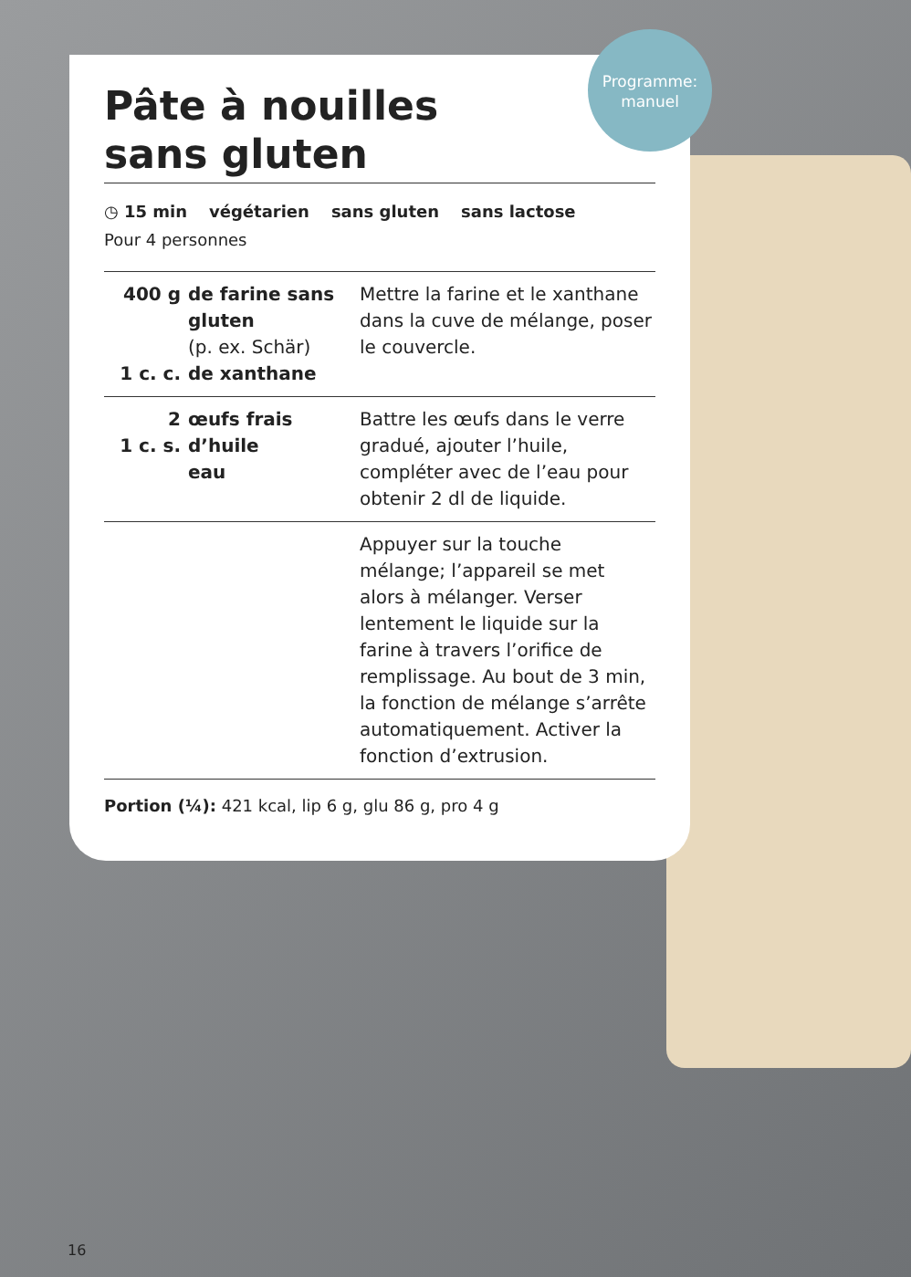Pâte à nouilles
sans gluten
◷ 15 min végétarien sans gluten sans lactose
Pour 4 personnes
| 400 g 1 c. c. | de farine sans gluten (p. ex. Schär) de xanthane | Mettre la farine et le xanthane dans la cuve de mélange, poser le couvercle. |
| 2 1 c. s. | œufs frais d’huile eau | Battre les œufs dans le verre gradué, ajouter l’huile, compléter avec de l’eau pour obtenir 2 dl de liquide. |
| | | Appuyer sur la touche mélange; l’appareil se met alors à mélanger. Verser lentement le liquide sur la farine à travers l’orifice de remplissage. Au bout de 3 min, la fonction de mélange s’arrête automatiquement. Activer la fonction d’extrusion. |
Portion (¼): 421 kcal, lip 6 g, glu 86 g, pro 4 g
Programme:
manuel
16